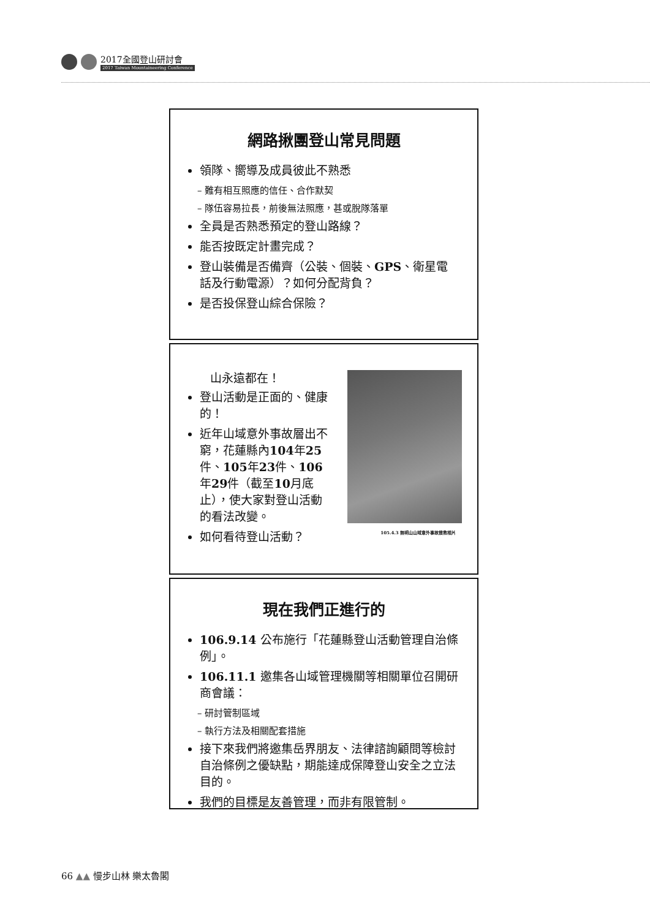2017全國登山研討會
2017 Taiwan Mountaineering Conference
網路揪團登山常見問題
領隊、嚮導及成員彼此不熟悉
– 難有相互照應的信任、合作默契
– 隊伍容易拉長，前後無法照應，甚或脫隊落單
全員是否熟悉預定的登山路線？
能否按既定計畫完成？
登山裝備是否備齊（公裝、個裝、GPS、衛星電話及行動電源）？如何分配背負？
是否投保登山綜合保險？
山永遠都在！
登山活動是正面的、健康的！
近年山域意外事故層出不窮，花蓮縣內104年25件、105年23件、106年29件（截至10月底止），使大家對登山活動的看法改變。
如何看待登山活動？
105.4.3 無明山山域意外事故搜救相片
現在我們正進行的
106.9.14 公布施行「花蓮縣登山活動管理自治條例」。
106.11.1 邀集各山域管理機關等相關單位召開研商會議：
– 研討管制區域
– 執行方法及相關配套措施
接下來我們將邀集岳界朋友、法律諮詢顧問等檢討自治條例之優缺點，期能達成保障登山安全之立法目的。
我們的目標是友善管理，而非有限管制。
66 ▲▲ 慢步山林 樂太魯閣